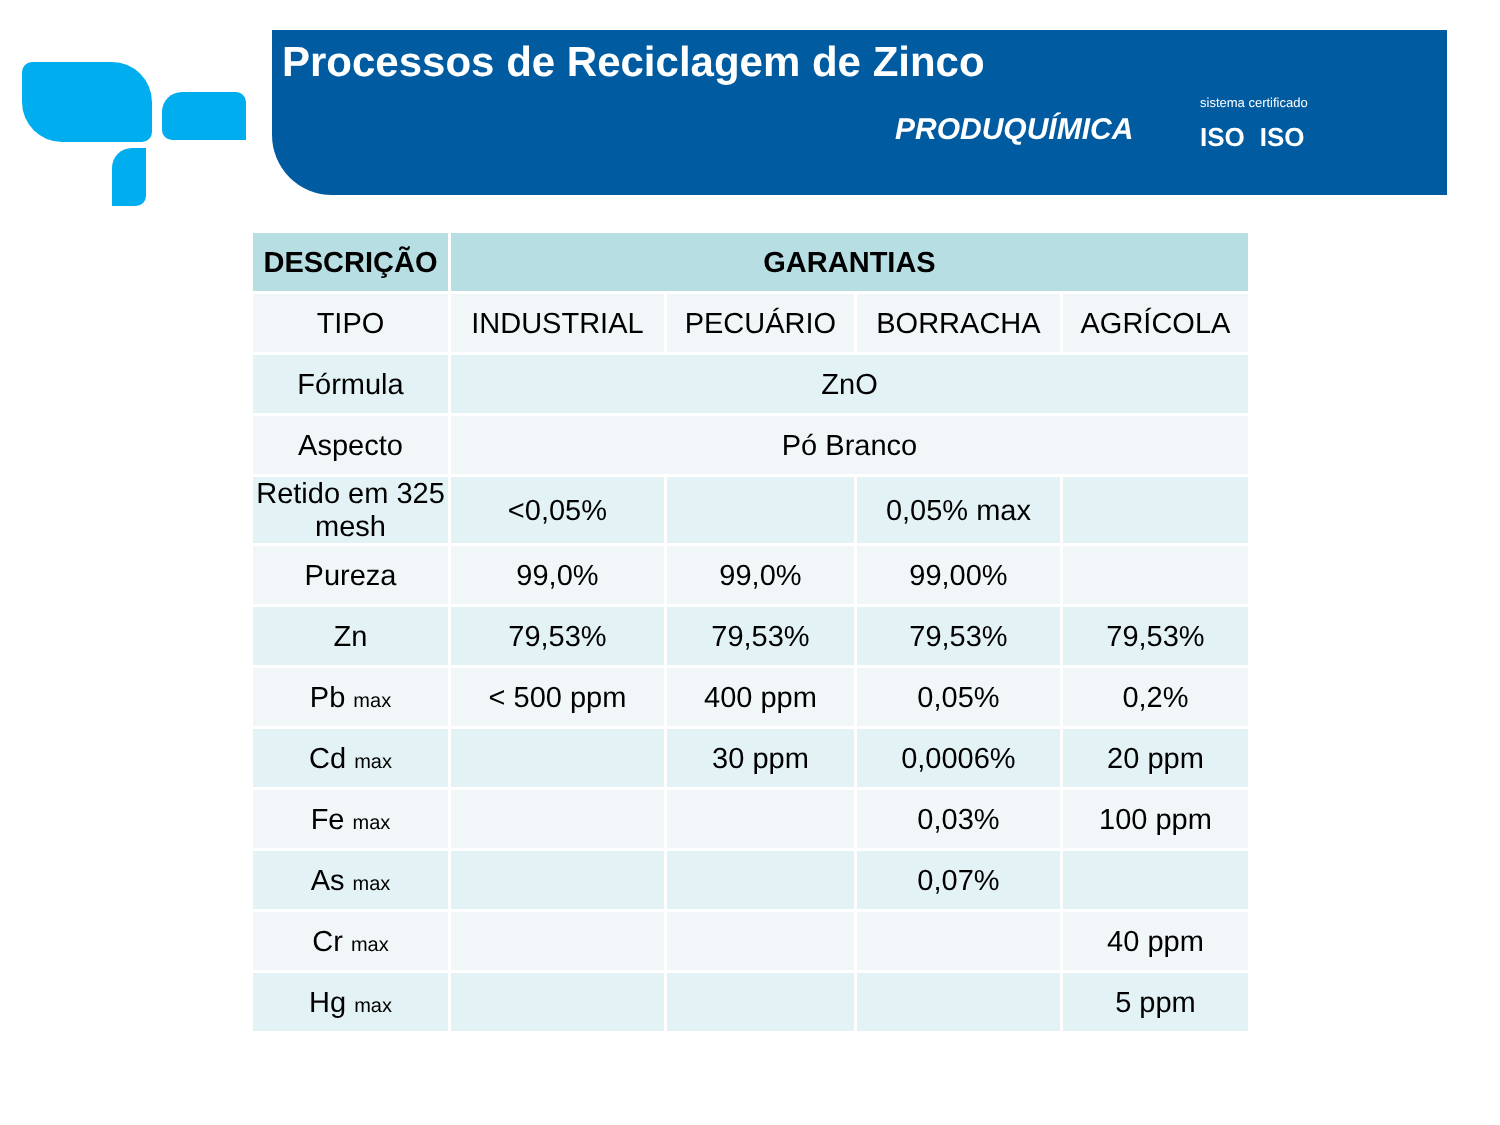Processos de Reciclagem de Zinco
PRODUQUÍMICA
sistema certificado
ISO ISO
| DESCRIÇÃO | GARANTIAS | | | |
| --- | --- | --- | --- | --- |
| TIPO | INDUSTRIAL | PECUÁRIO | BORRACHA | AGRÍCOLA |
| Fórmula | ZnO | | | |
| Aspecto | Pó Branco | | | |
| Retido em 325 mesh | <0,05% | | 0,05% max | |
| Pureza | 99,0% | 99,0% | 99,00% | |
| Zn | 79,53% | 79,53% | 79,53% | 79,53% |
| Pb max | < 500 ppm | 400 ppm | 0,05% | 0,2% |
| Cd max | | 30 ppm | 0,0006% | 20 ppm |
| Fe max | | | 0,03% | 100 ppm |
| As max | | | 0,07% | |
| Cr max | | | | 40 ppm |
| Hg max | | | | 5 ppm |